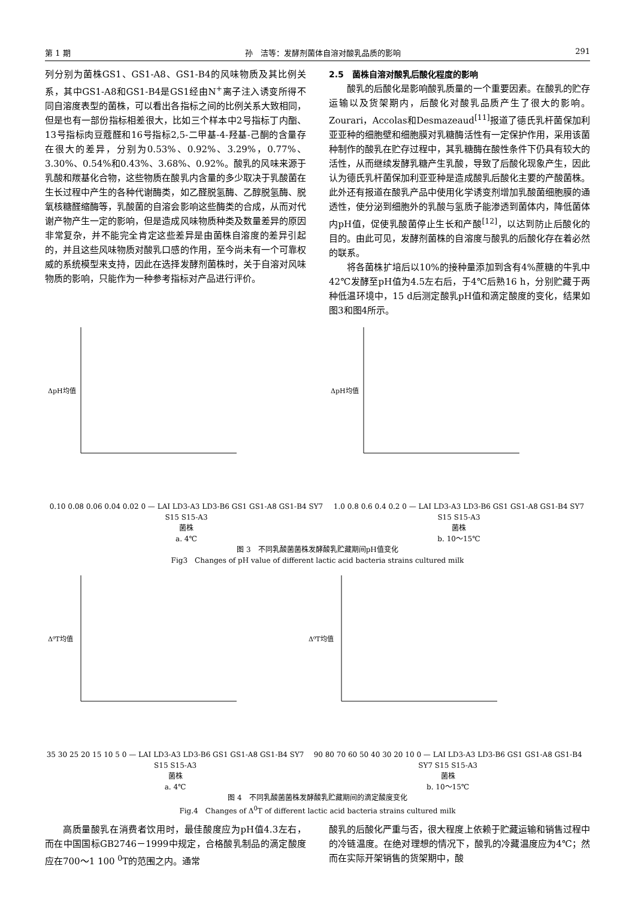第 1 期 孙　洁等：发酵剂菌体自溶对酸乳品质的影响 291
列分别为菌株GS1、GS1-A8、GS1-B4的风味物质及其比例关系，其中GS1-A8和GS1-B4是GS1经由N<sup>+</sup>离子注入诱变所得不同自溶度表型的菌株，可以看出各指标之间的比例关系大致相同，但是也有一部份指标相差很大，比如三个样本中2号指标丁内酯、13号指标肉豆蔻醛和16号指标2,5-二甲基-4-羟基-己酮的含量存在很大的差异，分别为0.53%、0.92%、3.29%，0.77%、3.30%、0.54%和0.43%、3.68%、0.92%。酸乳的风味来源于乳酸和羰基化合物，这些物质在酸乳内含量的多少取决于乳酸菌在生长过程中产生的各种代谢酶类，如乙醛脱氢酶、乙醇脱氢酶、脱氧核糖醛缩酶等，乳酸菌的自溶会影响这些酶类的合成，从而对代谢产物产生一定的影响，但是造成风味物质种类及数量差异的原因非常复杂，并不能完全肯定这些差异是由菌株自溶度的差异引起的，并且这些风味物质对酸乳口感的作用，至今尚未有一个可靠权威的系统模型来支持，因此在选择发酵剂菌株时，关于自溶对风味物质的影响，只能作为一种参考指标对产品进行评价。
2.5　菌株自溶对酸乳后酸化程度的影响
酸乳的后酸化是影响酸乳质量的一个重要因素。在酸乳的贮存运输以及货架期内，后酸化对酸乳品质产生了很大的影响。Zourari，Accolas和Desmazeaud<sup>[11]</sup>报道了德氏乳杆菌保加利亚亚种的细胞壁和细胞膜对乳糖酶活性有一定保护作用，采用该菌种制作的酸乳在贮存过程中，其乳糖酶在酸性条件下仍具有较大的活性，从而继续发酵乳糖产生乳酸，导致了后酸化现象产生，因此认为德氏乳杆菌保加利亚亚种是造成酸乳后酸化主要的产酸菌株。此外还有报道在酸乳产品中使用化学诱变剂增加乳酸菌细胞膜的通透性，使分泌到细胞外的乳酸与氢质子能渗透到菌体内，降低菌体内pH值，促使乳酸菌停止生长和产酸<sup>[12]</sup>，以达到防止后酸化的目的。由此可见，发酵剂菌株的自溶度与酸乳的后酸化存在着必然的联系。
将各菌株扩培后以10%的接种量添加到含有4%蔗糖的牛乳中42℃发酵至pH值为4.5左右后，于4℃后熟16 h，分别贮藏于两种低温环境中，15 d后测定酸乳pH值和滴定酸度的变化，结果如图3和图4所示。
ΔpH均值
0.10 0.08 0.06 0.04 0.02 0 — LAI LD3-A3 LD3-B6 GS1 GS1-A8 GS1-B4 SY7 S15 S15-A3
菌株
a. 4℃
ΔpH均值
1.0 0.8 0.6 0.4 0.2 0 — LAI LD3-A3 LD3-B6 GS1 GS1-A8 GS1-B4 SY7 S15 S15-A3
菌株
b. 10～15℃
图 3　不同乳酸菌菌株发酵酸乳贮藏期间pH值变化
Fig3　Changes of pH value of different lactic acid bacteria strains cultured milk
Δ⁰T均值
35 30 25 20 15 10 5 0 — LAI LD3-A3 LD3-B6 GS1 GS1-A8 GS1-B4 SY7 S15 S15-A3
菌株
a. 4℃
Δ⁰T均值
90 80 70 60 50 40 30 20 10 0 — LAI LD3-A3 LD3-B6 GS1 GS1-A8 GS1-B4 SY7 S15 S15-A3
菌株
b. 10～15℃
图 4　不同乳酸菌菌株发酵酸乳贮藏期间的滴定酸度变化
Fig.4　Changes of Δ<sup>0</sup>T of different lactic acid bacteria strains cultured milk
高质量酸乳在消费者饮用时，最佳酸度应为pH值4.3左右，而在中国国标GB2746－1999中规定，合格酸乳制品的滴定酸度应在700～1 100 <sup>0</sup>T的范围之内。通常
酸乳的后酸化严重与否，很大程度上依赖于贮藏运输和销售过程中的冷链温度。在绝对理想的情况下，酸乳的冷藏温度应为4℃；然而在实际开架销售的货架期中，酸